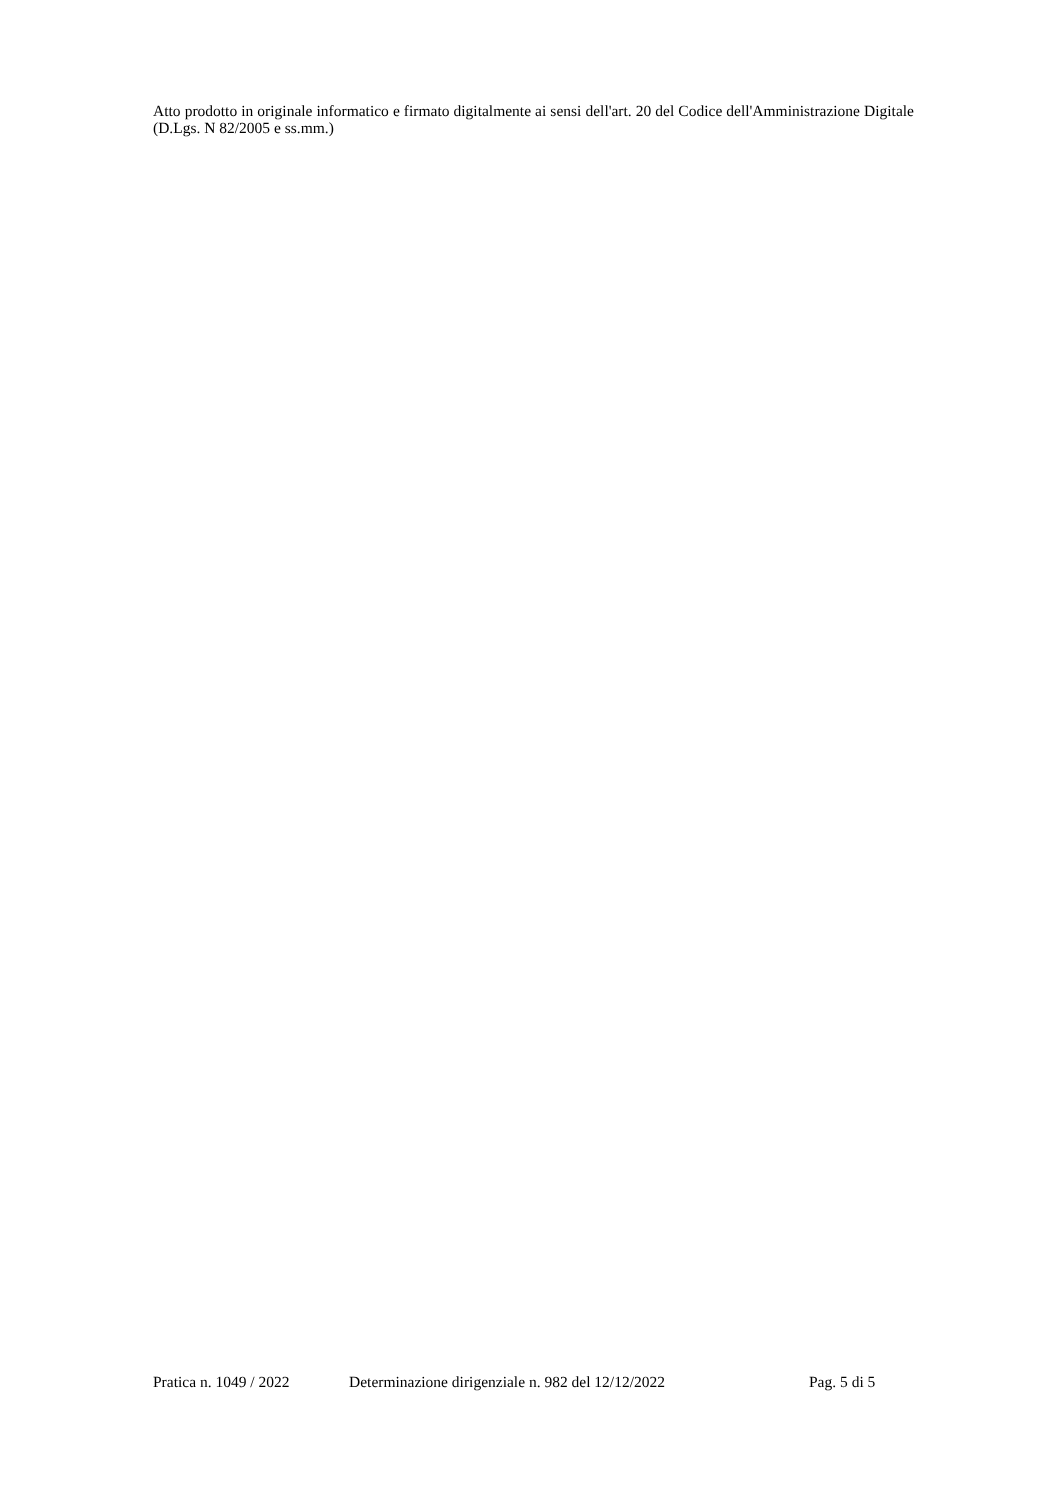Atto prodotto in originale informatico e firmato digitalmente ai sensi dell'art. 20 del Codice dell'Amministrazione Digitale (D.Lgs. N 82/2005 e ss.mm.)
Pratica n. 1049 / 2022 Determinazione dirigenziale n. 982 del 12/12/2022 Pag. 5 di 5